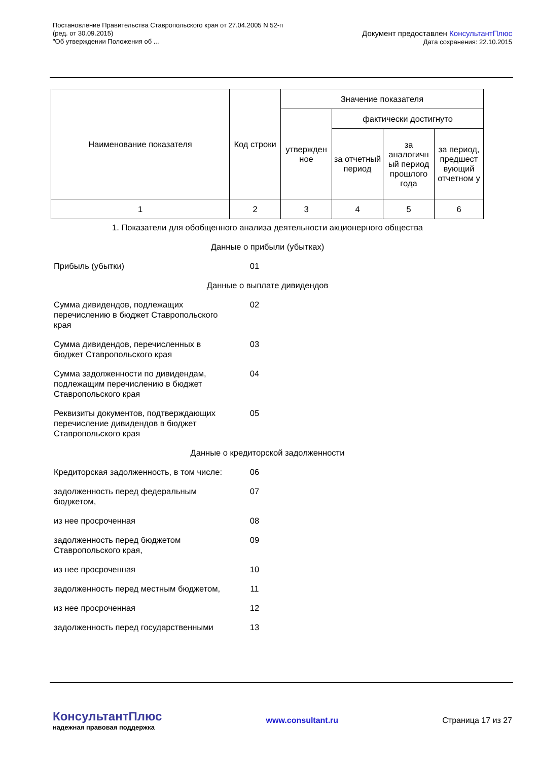Постановление Правительства Ставропольского края от 27.04.2005 N 52-п
(ред. от 30.09.2015)
"Об утверждении Положения об ...
Документ предоставлен КонсультантПлюс
Дата сохранения: 22.10.2015
| Наименование показателя | Код строки | Значение показателя | | | |
| | | утвержден ное | фактически достигнуто | | |
| | | | за отчетный период | за аналогичн ый период прошлого года | за период, предшест вующий отчетном у |
| 1 | 2 | 3 | 4 | 5 | 6 |
| 1. Показатели для обобщенного анализа деятельности акционерного общества | | |
| Данные о прибыли (убытках) | | |
| Прибыль (убытки) | 01 | |
| Данные о выплате дивидендов | | |
| Сумма дивидендов, подлежащих перечислению в бюджет Ставропольского края | 02 | |
| Сумма дивидендов, перечисленных в бюджет Ставропольского края | 03 | |
| Сумма задолженности по дивидендам, подлежащим перечислению в бюджет Ставропольского края | 04 | |
| Реквизиты документов, подтверждающих перечисление дивидендов в бюджет Ставропольского края | 05 | |
| Данные о кредиторской задолженности | | |
| Кредиторская задолженность, в том числе: | 06 | |
| задолженность перед федеральным бюджетом, | 07 | |
| из нее просроченная | 08 | |
| задолженность перед бюджетом Ставропольского края, | 09 | |
| из нее просроченная | 10 | |
| задолженность перед местным бюджетом, | 11 | |
| из нее просроченная | 12 | |
| задолженность перед государственными | 13 | |
КонсультантПлюс
надежная правовая поддержка
www.consultant.ru Страница 17 из 27